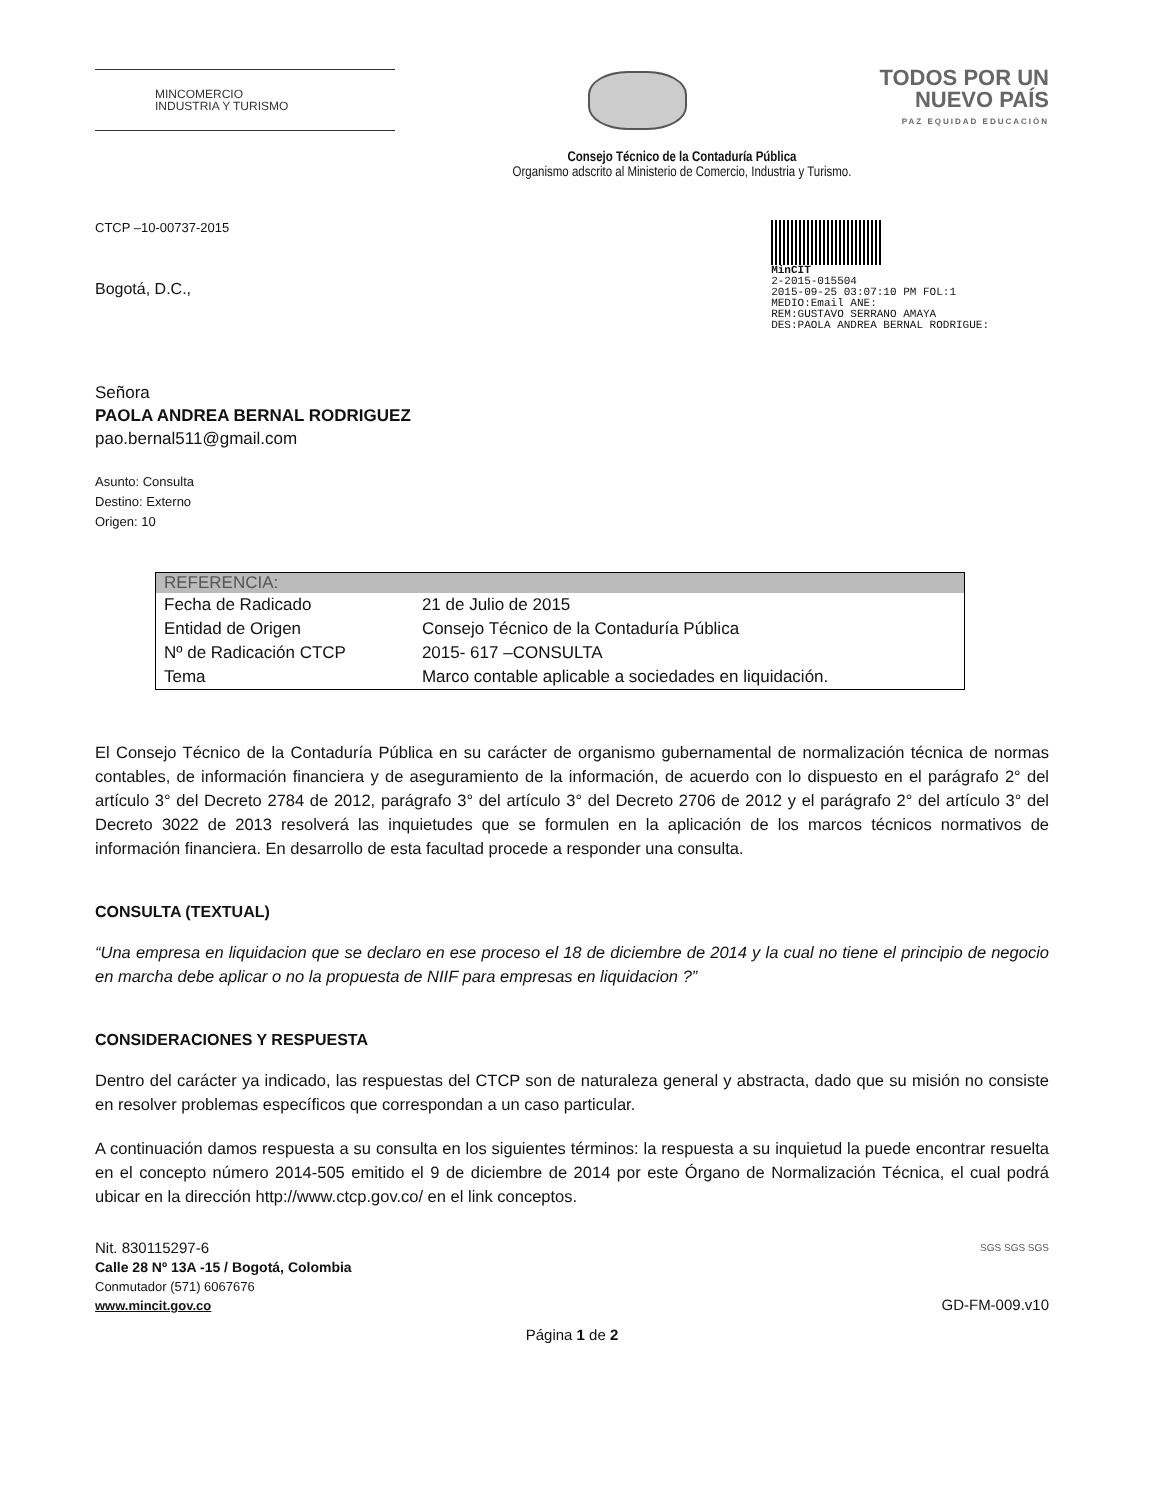MINCOMERCIO
INDUSTRIA Y TURISMO
TODOS POR UN
NUEVO PAÍS
PAZ EQUIDAD EDUCACIÓN
Consejo Técnico de la Contaduría Pública
Organismo adscrito al Ministerio de Comercio, Industria y Turismo.
CTCP –10-00737-2015
Bogotá, D.C.,
MinCIT
2-2015-015504
2015-09-25 03:07:10 PM FOL:1
MEDIO:Email ANE:
REM:GUSTAVO SERRANO AMAYA
DES:PAOLA ANDREA BERNAL RODRIGUE:
Señora
PAOLA ANDREA BERNAL RODRIGUEZ
pao.bernal511@gmail.com
Asunto: Consulta
Destino: Externo
Origen: 10
| REFERENCIA: | |
| --- | --- |
| Fecha de Radicado | 21 de Julio de 2015 |
| Entidad de Origen | Consejo Técnico de la Contaduría Pública |
| Nº de Radicación CTCP | 2015- 617 –CONSULTA |
| Tema | Marco contable aplicable a sociedades en liquidación. |
El Consejo Técnico de la Contaduría Pública en su carácter de organismo gubernamental de normalización técnica de normas contables, de información financiera y de aseguramiento de la información, de acuerdo con lo dispuesto en el parágrafo 2° del artículo 3° del Decreto 2784 de 2012, parágrafo 3° del artículo 3° del Decreto 2706 de 2012 y el parágrafo 2° del artículo 3° del Decreto 3022 de 2013 resolverá las inquietudes que se formulen en la aplicación de los marcos técnicos normativos de información financiera. En desarrollo de esta facultad procede a responder una consulta.
CONSULTA (TEXTUAL)
“Una empresa en liquidacion que se declaro en ese proceso el 18 de diciembre de 2014 y la cual no tiene el principio de negocio en marcha debe aplicar o no la propuesta de NIIF para empresas en liquidacion ?”
CONSIDERACIONES Y RESPUESTA
Dentro del carácter ya indicado, las respuestas del CTCP son de naturaleza general y abstracta, dado que su misión no consiste en resolver problemas específicos que correspondan a un caso particular.
A continuación damos respuesta a su consulta en los siguientes términos: la respuesta a su inquietud la puede encontrar resuelta en el concepto número 2014-505 emitido el 9 de diciembre de 2014 por este Órgano de Normalización Técnica, el cual podrá ubicar en la dirección http://www.ctcp.gov.co/ en el link conceptos.
Nit. 830115297-6
Calle 28 Nº 13A -15 / Bogotá, Colombia
Conmutador (571) 6067676
www.mincit.gov.co
SGS SGS SGS
GD-FM-009.v10
Página 1 de 2